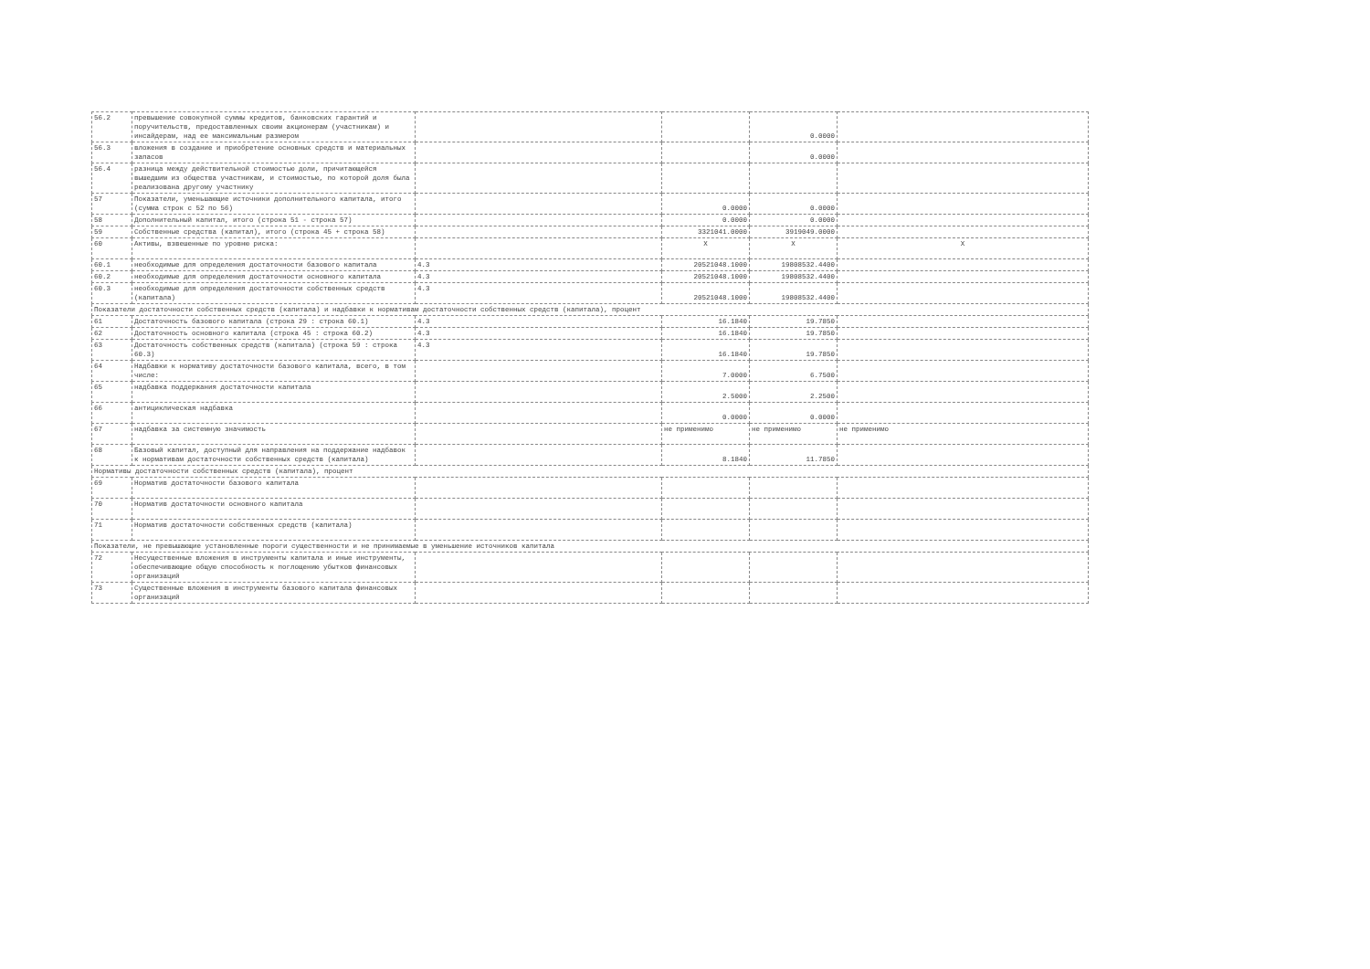| 56.2 | превышение совокупной суммы кредитов, банковских гарантий и поручительств, предоставленных своим акционерам (участникам) и инсайдерам, над ее максимальным размером | | | 0.0000 | |
| 56.3 | вложения в создание и приобретение основных средств и материальных запасов | | | 0.0000 | |
| 56.4 | разница между действительной стоимостью доли, причитающейся вышедшим из общества участникам, и стоимостью, по которой доля была реализована другому участнику | | | | |
| 57 | Показатели, уменьшающие источники дополнительного капитала, итого (сумма строк с 52 по 56) | | 0.0000 | 0.0000 | |
| 58 | Дополнительный капитал, итого (строка 51 - строка 57) | | 0.0000 | 0.0000 | |
| 59 | Собственные средства (капитал), итого (строка 45 + строка 58) | | 3321041.0000 | 3919049.0000 | |
| 60 | Активы, взвешенные по уровню риска: | | X | X | X |
| 60.1 | необходимые для определения достаточности базового капитала | 4.3 | 20521048.1000 | 19808532.4400 | |
| 60.2 | необходимые для определения достаточности основного капитала | 4.3 | 20521048.1000 | 19808532.4400 | |
| 60.3 | необходимые для определения достаточности собственных средств (капитала) | 4.3 | 20521048.1000 | 19808532.4400 | |
| Показатели достаточности собственных средств (капитала) и надбавки к нормативам достаточности собственных средств (капитала), процент | | | | | |
| 61 | Достаточность базового капитала (строка 29 : строка 60.1) | 4.3 | 16.1840 | 19.7850 | |
| 62 | Достаточность основного капитала (строка 45 : строка 60.2) | 4.3 | 16.1840 | 19.7850 | |
| 63 | Достаточность собственных средств (капитала) (строка 59 : строка 60.3) | 4.3 | 16.1840 | 19.7850 | |
| 64 | Надбавки к нормативу достаточности базового капитала, всего, в том числе: | | 7.0000 | 6.7500 | |
| 65 | надбавка поддержания достаточности капитала | | 2.5000 | 2.2500 | |
| 66 | антициклическая надбавка | | 0.0000 | 0.0000 | |
| 67 | надбавка за системную значимость | | не применимо | не применимо | не применимо |
| 68 | Базовый капитал, доступный для направления на поддержание надбавок к нормативам достаточности собственных средств (капитала) | | 8.1840 | 11.7850 | |
| Нормативы достаточности собственных средств (капитала), процент | | | | | |
| 69 | Норматив достаточности базового капитала | | | | |
| 70 | Норматив достаточности основного капитала | | | | |
| 71 | Норматив достаточности собственных средств (капитала) | | | | |
| Показатели, не превышающие установленные пороги существенности и не принимаемые в уменьшение источников капитала | | | | | |
| 72 | Несущественные вложения в инструменты капитала и иные инструменты, обеспечивающие общую способность к поглощению убытков финансовых организаций | | | | |
| 73 | Существенные вложения в инструменты базового капитала финансовых организаций | | | | |